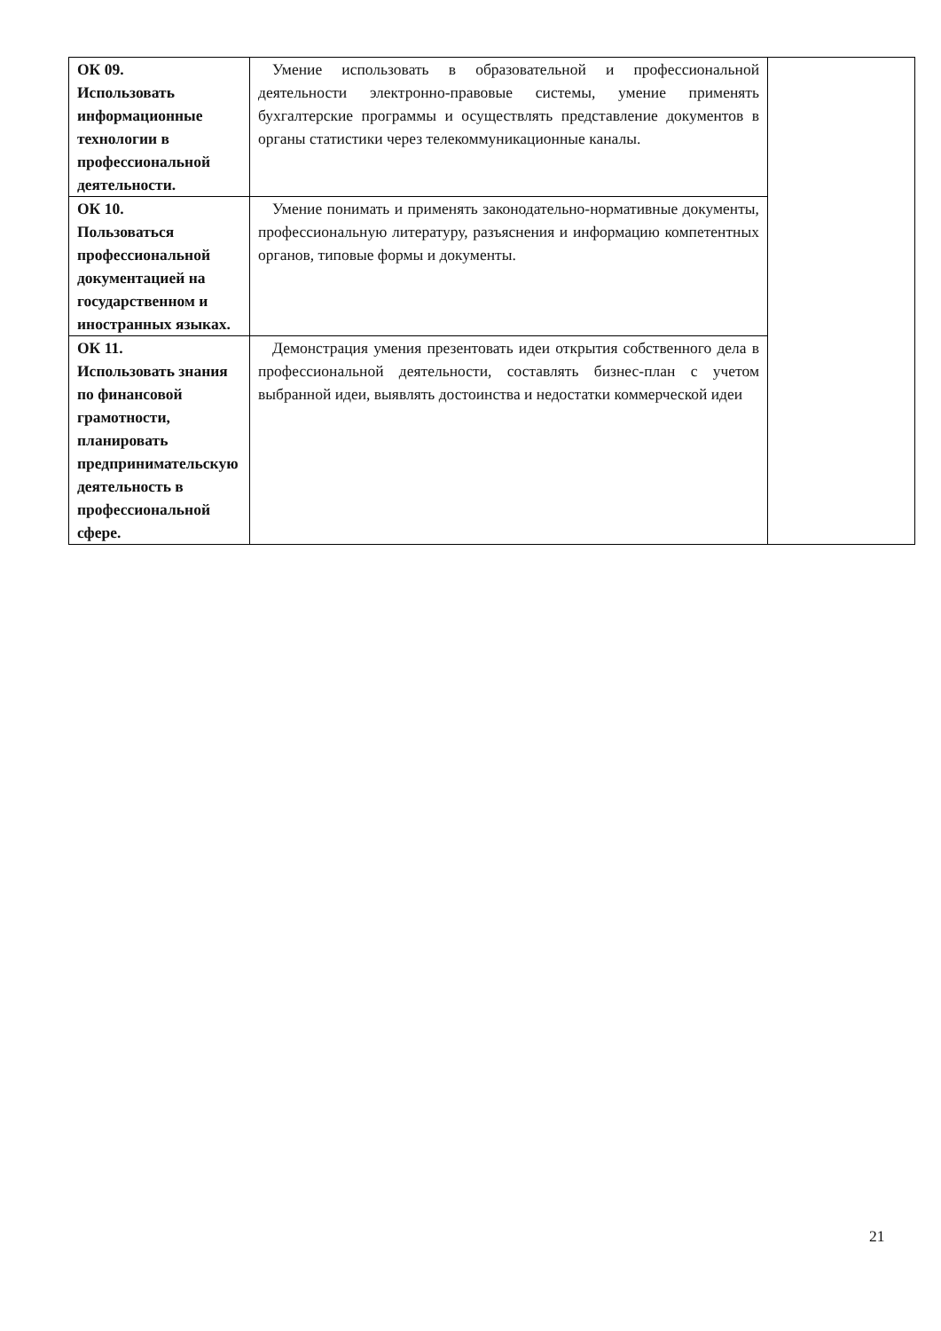| ОК 09. Использовать информационные технологии в профессиональной деятельности. | Умение использовать в образовательной и профессиональной деятельности электронно-правовые системы, умение применять бухгалтерские программы и осуществлять представление документов в органы статистики через телекоммуникационные каналы. | |
| ОК 10. Пользоваться профессиональной документацией на государственном и иностранных языках. | Умение понимать и применять законодательно-нормативные документы, профессиональную литературу, разъяснения и информацию компетентных органов, типовые формы и документы. | |
| ОК 11. Использовать знания по финансовой грамотности, планировать предпринимательскую деятельность в профессиональной сфере. | Демонстрация умения презентовать идеи открытия собственного дела в профессиональной деятельности, составлять бизнес-план с учетом выбранной идеи, выявлять достоинства и недостатки коммерческой идеи | |
21